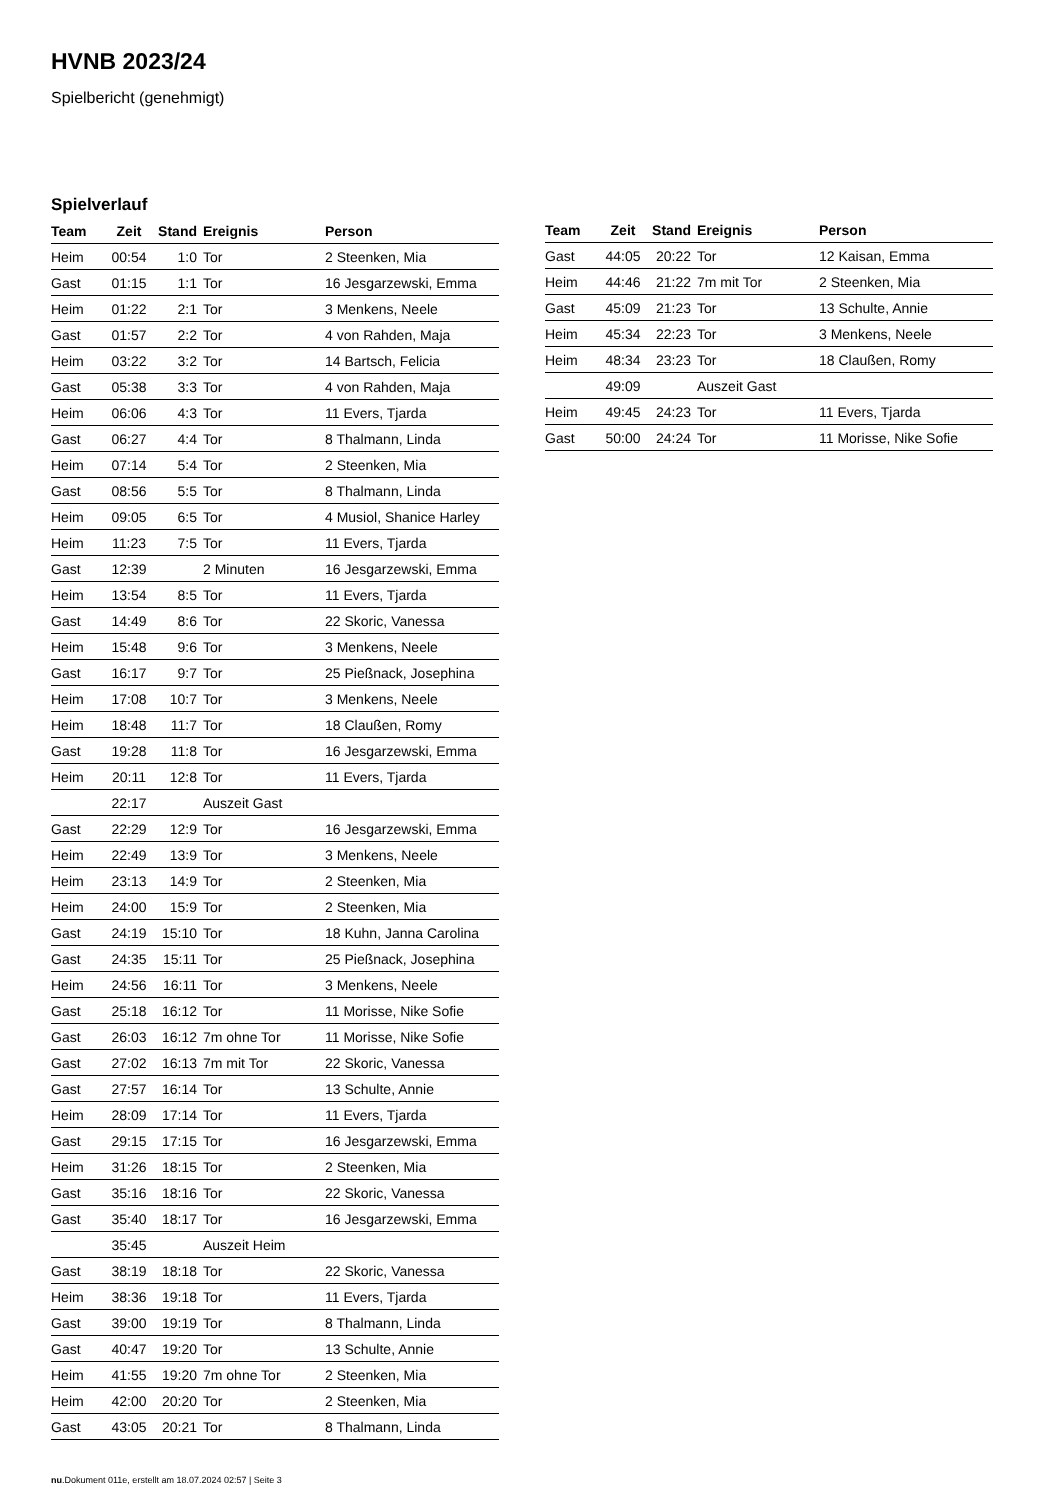HVNB 2023/24
Spielbericht (genehmigt)
Spielverlauf
| Team | Zeit | Stand | Ereignis | Person |
| --- | --- | --- | --- | --- |
| Heim | 00:54 | 1:0 | Tor | 2 Steenken, Mia |
| Gast | 01:15 | 1:1 | Tor | 16 Jesgarzewski, Emma |
| Heim | 01:22 | 2:1 | Tor | 3 Menkens, Neele |
| Gast | 01:57 | 2:2 | Tor | 4 von Rahden, Maja |
| Heim | 03:22 | 3:2 | Tor | 14 Bartsch, Felicia |
| Gast | 05:38 | 3:3 | Tor | 4 von Rahden, Maja |
| Heim | 06:06 | 4:3 | Tor | 11 Evers, Tjarda |
| Gast | 06:27 | 4:4 | Tor | 8 Thalmann, Linda |
| Heim | 07:14 | 5:4 | Tor | 2 Steenken, Mia |
| Gast | 08:56 | 5:5 | Tor | 8 Thalmann, Linda |
| Heim | 09:05 | 6:5 | Tor | 4 Musiol, Shanice Harley |
| Heim | 11:23 | 7:5 | Tor | 11 Evers, Tjarda |
| Gast | 12:39 | | 2 Minuten | 16 Jesgarzewski, Emma |
| Heim | 13:54 | 8:5 | Tor | 11 Evers, Tjarda |
| Gast | 14:49 | 8:6 | Tor | 22 Skoric, Vanessa |
| Heim | 15:48 | 9:6 | Tor | 3 Menkens, Neele |
| Gast | 16:17 | 9:7 | Tor | 25 Pießnack, Josephina |
| Heim | 17:08 | 10:7 | Tor | 3 Menkens, Neele |
| Heim | 18:48 | 11:7 | Tor | 18 Claußen, Romy |
| Gast | 19:28 | 11:8 | Tor | 16 Jesgarzewski, Emma |
| Heim | 20:11 | 12:8 | Tor | 11 Evers, Tjarda |
| | 22:17 | | Auszeit Gast | |
| Gast | 22:29 | 12:9 | Tor | 16 Jesgarzewski, Emma |
| Heim | 22:49 | 13:9 | Tor | 3 Menkens, Neele |
| Heim | 23:13 | 14:9 | Tor | 2 Steenken, Mia |
| Heim | 24:00 | 15:9 | Tor | 2 Steenken, Mia |
| Gast | 24:19 | 15:10 | Tor | 18 Kuhn, Janna Carolina |
| Gast | 24:35 | 15:11 | Tor | 25 Pießnack, Josephina |
| Heim | 24:56 | 16:11 | Tor | 3 Menkens, Neele |
| Gast | 25:18 | 16:12 | Tor | 11 Morisse, Nike Sofie |
| Gast | 26:03 | 16:12 | 7m ohne Tor | 11 Morisse, Nike Sofie |
| Gast | 27:02 | 16:13 | 7m mit Tor | 22 Skoric, Vanessa |
| Gast | 27:57 | 16:14 | Tor | 13 Schulte, Annie |
| Heim | 28:09 | 17:14 | Tor | 11 Evers, Tjarda |
| Gast | 29:15 | 17:15 | Tor | 16 Jesgarzewski, Emma |
| Heim | 31:26 | 18:15 | Tor | 2 Steenken, Mia |
| Gast | 35:16 | 18:16 | Tor | 22 Skoric, Vanessa |
| Gast | 35:40 | 18:17 | Tor | 16 Jesgarzewski, Emma |
| | 35:45 | | Auszeit Heim | |
| Gast | 38:19 | 18:18 | Tor | 22 Skoric, Vanessa |
| Heim | 38:36 | 19:18 | Tor | 11 Evers, Tjarda |
| Gast | 39:00 | 19:19 | Tor | 8 Thalmann, Linda |
| Gast | 40:47 | 19:20 | Tor | 13 Schulte, Annie |
| Heim | 41:55 | 19:20 | 7m ohne Tor | 2 Steenken, Mia |
| Heim | 42:00 | 20:20 | Tor | 2 Steenken, Mia |
| Gast | 43:05 | 20:21 | Tor | 8 Thalmann, Linda |
| Team | Zeit | Stand | Ereignis | Person |
| --- | --- | --- | --- | --- |
| Gast | 44:05 | 20:22 | Tor | 12 Kaisan, Emma |
| Heim | 44:46 | 21:22 | 7m mit Tor | 2 Steenken, Mia |
| Gast | 45:09 | 21:23 | Tor | 13 Schulte, Annie |
| Heim | 45:34 | 22:23 | Tor | 3 Menkens, Neele |
| Heim | 48:34 | 23:23 | Tor | 18 Claußen, Romy |
| | 49:09 | | Auszeit Gast | |
| Heim | 49:45 | 24:23 | Tor | 11 Evers, Tjarda |
| Gast | 50:00 | 24:24 | Tor | 11 Morisse, Nike Sofie |
nu.Dokument 011e, erstellt am 18.07.2024 02:57 | Seite 3